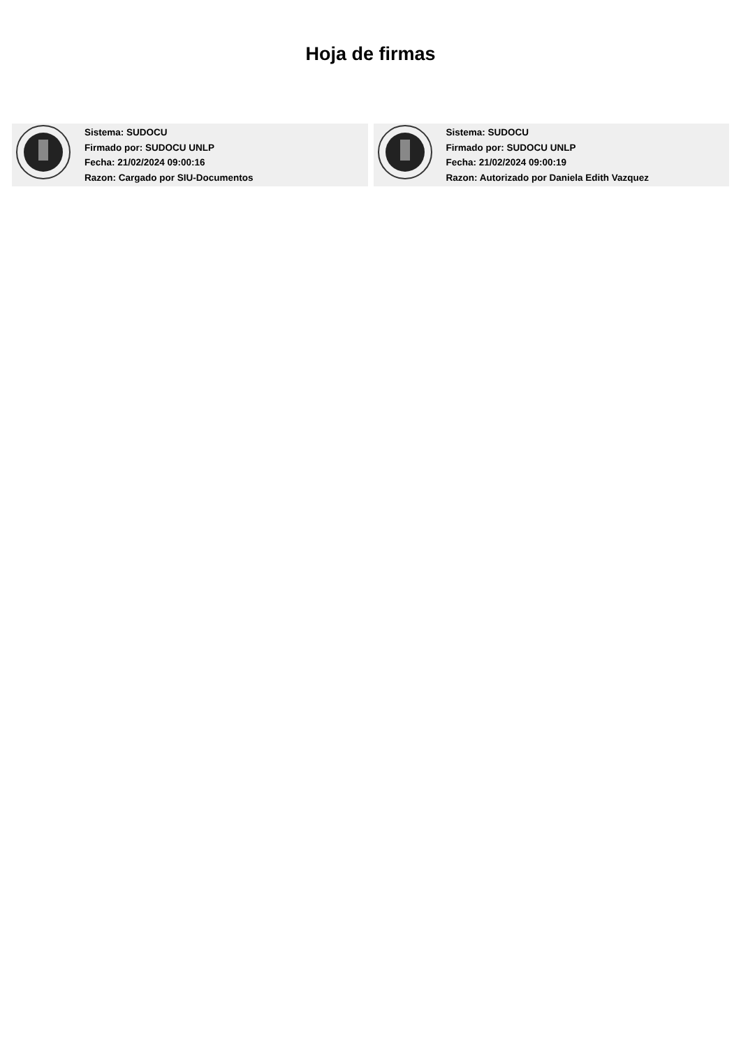Hoja de firmas
Sistema: SUDOCU
Firmado por: SUDOCU UNLP
Fecha: 21/02/2024 09:00:16
Razon: Cargado por SIU-Documentos
Sistema: SUDOCU
Firmado por: SUDOCU UNLP
Fecha: 21/02/2024 09:00:19
Razon: Autorizado por Daniela Edith Vazquez